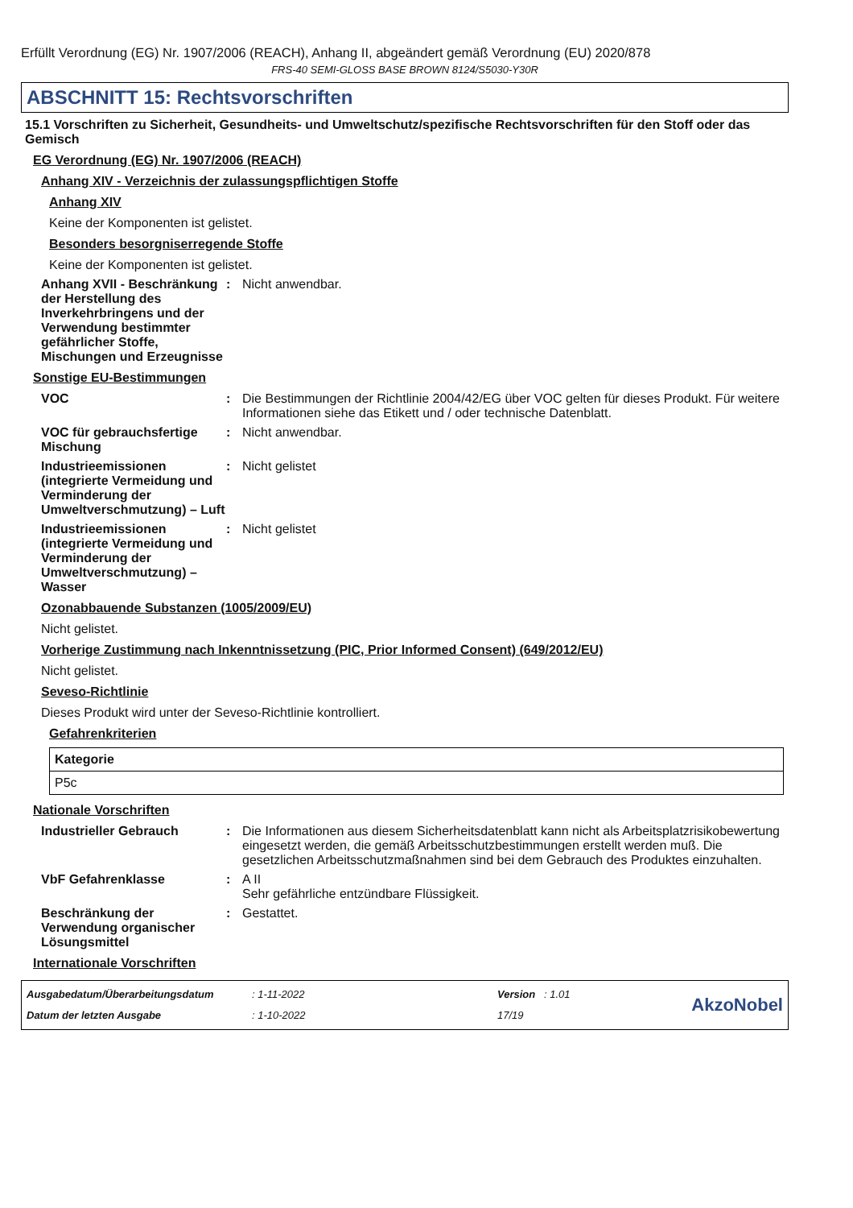Erfüllt Verordnung (EG) Nr. 1907/2006 (REACH), Anhang II, abgeändert gemäß Verordnung (EU) 2020/878
FRS-40 SEMI-GLOSS BASE BROWN 8124/S5030-Y30R
ABSCHNITT 15: Rechtsvorschriften
15.1 Vorschriften zu Sicherheit, Gesundheits- und Umweltschutz/spezifische Rechtsvorschriften für den Stoff oder das Gemisch
EG Verordnung (EG) Nr. 1907/2006 (REACH)
Anhang XIV - Verzeichnis der zulassungspflichtigen Stoffe
Anhang XIV
Keine der Komponenten ist gelistet.
Besonders besorgniserregende Stoffe
Keine der Komponenten ist gelistet.
Anhang XVII - Beschränkung der Herstellung des Inverkehrbringens und der Verwendung bestimmter gefährlicher Stoffe, Mischungen und Erzeugnisse
: Nicht anwendbar.
Sonstige EU-Bestimmungen
VOC : Die Bestimmungen der Richtlinie 2004/42/EG über VOC gelten für dieses Produkt. Für weitere Informationen siehe das Etikett und / oder technische Datenblatt.
VOC für gebrauchsfertige Mischung
: Nicht anwendbar.
Industrieemissionen (integrierte Vermeidung und Verminderung der Umweltverschmutzung) – Luft
: Nicht gelistet
Industrieemissionen (integrierte Vermeidung und Verminderung der Umweltverschmutzung) – Wasser
: Nicht gelistet
Ozonabbauende Substanzen (1005/2009/EU)
Nicht gelistet.
Vorherige Zustimmung nach Inkenntnissetzung (PIC, Prior Informed Consent) (649/2012/EU)
Nicht gelistet.
Seveso-Richtlinie
Dieses Produkt wird unter der Seveso-Richtlinie kontrolliert.
Gefahrenkriterien
| Kategorie |
| --- |
| P5c |
Nationale Vorschriften
Industrieller Gebrauch : Die Informationen aus diesem Sicherheitsdatenblatt kann nicht als Arbeitsplatzrisikobewertung eingesetzt werden, die gemäß Arbeitsschutzbestimmungen erstellt werden muß. Die gesetzlichen Arbeitsschutzmaßnahmen sind bei dem Gebrauch des Produktes einzuhalten.
VbF Gefahrenklasse : A II
Sehr gefährliche entzündbare Flüssigkeit.
Beschränkung der Verwendung organischer Lösungsmittel
: Gestattet.
Internationale Vorschriften
Ausgabedatum/Überarbeitungsdatum
Datum der letzten Ausgabe
: 1-11-2022
: 1-10-2022
Version : 1.01
17/19
AkzoNobel